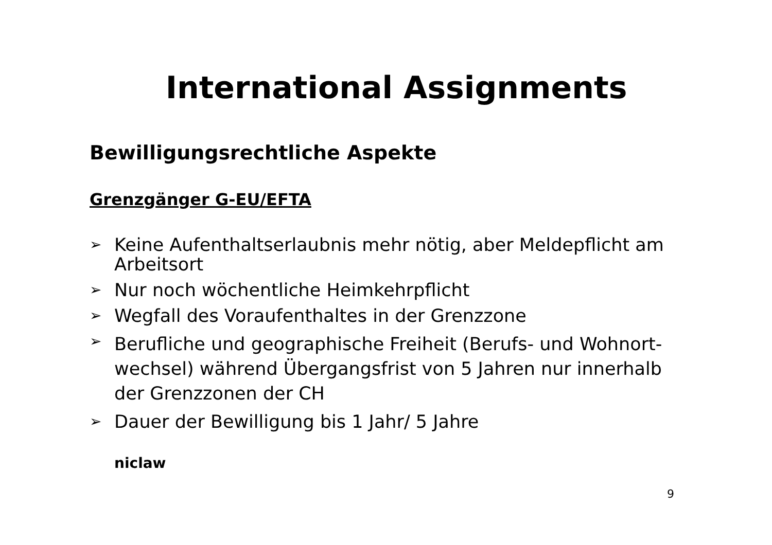International Assignments
Bewilligungsrechtliche Aspekte
Grenzgänger G-EU/EFTA
➢ Keine Aufenthaltserlaubnis mehr nötig, aber Meldepflicht am Arbeitsort
➢ Nur noch wöchentliche Heimkehrpflicht
➢ Wegfall des Voraufenthaltes in der Grenzzone
➢ Berufliche und geographische Freiheit (Berufs- und Wohnort-wechsel) während Übergangsfrist von 5 Jahren nur innerhalb der Grenzzonen der CH
➢ Dauer der Bewilligung bis 1 Jahr/ 5 Jahre
niclaw
9